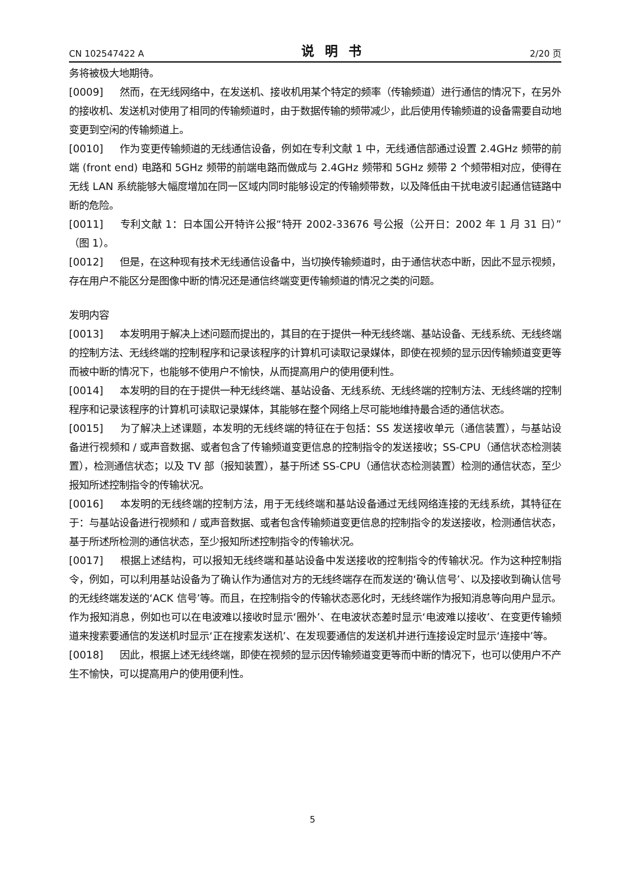CN 102547422 A 说明书 2/20 页
务将被极大地期待。
[0009] 然而，在无线网络中，在发送机、接收机用某个特定的频率（传输频道）进行通信的情况下，在另外的接收机、发送机对使用了相同的传输频道时，由于数据传输的频带减少，此后使用传输频道的设备需要自动地变更到空闲的传输频道上。
[0010] 作为变更传输频道的无线通信设备，例如在专利文献 1 中，无线通信部通过设置 2.4GHz 频带的前端 (front end) 电路和 5GHz 频带的前端电路而做成与 2.4GHz 频带和 5GHz 频带 2 个频带相对应，使得在无线 LAN 系统能够大幅度增加在同一区域内同时能够设定的传输频带数，以及降低由干扰电波引起通信链路中断的危险。
[0011] 专利文献 1：日本国公开特许公报“特开 2002-33676 号公报（公开日：2002 年 1 月 31 日）”（图 1）。
[0012] 但是，在这种现有技术无线通信设备中，当切换传输频道时，由于通信状态中断，因此不显示视频，存在用户不能区分是图像中断的情况还是通信终端变更传输频道的情况之类的问题。
发明内容
[0013] 本发明用于解决上述问题而提出的，其目的在于提供一种无线终端、基站设备、无线系统、无线终端的控制方法、无线终端的控制程序和记录该程序的计算机可读取记录媒体，即使在视频的显示因传输频道变更等而被中断的情况下，也能够不使用户不愉快，从而提高用户的使用便利性。
[0014] 本发明的目的在于提供一种无线终端、基站设备、无线系统、无线终端的控制方法、无线终端的控制程序和记录该程序的计算机可读取记录媒体，其能够在整个网络上尽可能地维持最合适的通信状态。
[0015] 为了解决上述课题，本发明的无线终端的特征在于包括：SS 发送接收单元（通信装置），与基站设备进行视频和 / 或声音数据、或者包含了传输频道变更信息的控制指令的发送接收；SS-CPU（通信状态检测装置），检测通信状态；以及 TV 部（报知装置），基于所述 SS-CPU（通信状态检测装置）检测的通信状态，至少报知所述控制指令的传输状况。
[0016] 本发明的无线终端的控制方法，用于无线终端和基站设备通过无线网络连接的无线系统，其特征在于：与基站设备进行视频和 / 或声音数据、或者包含传输频道变更信息的控制指令的发送接收，检测通信状态，基于所述所检测的通信状态，至少报知所述控制指令的传输状况。
[0017] 根据上述结构，可以报知无线终端和基站设备中发送接收的控制指令的传输状况。作为这种控制指令，例如，可以利用基站设备为了确认作为通信对方的无线终端存在而发送的‘确认信号’、以及接收到确认信号的无线终端发送的‘ACK 信号’等。而且，在控制指令的传输状态恶化时，无线终端作为报知消息等向用户显示。作为报知消息，例如也可以在电波难以接收时显示‘圈外’、在电波状态差时显示‘电波难以接收’、在变更传输频道来搜索要通信的发送机时显示‘正在搜索发送机’、在发现要通信的发送机并进行连接设定时显示‘连接中’等。
[0018] 因此，根据上述无线终端，即使在视频的显示因传输频道变更等而中断的情况下，也可以使用户不产生不愉快，可以提高用户的使用便利性。
5